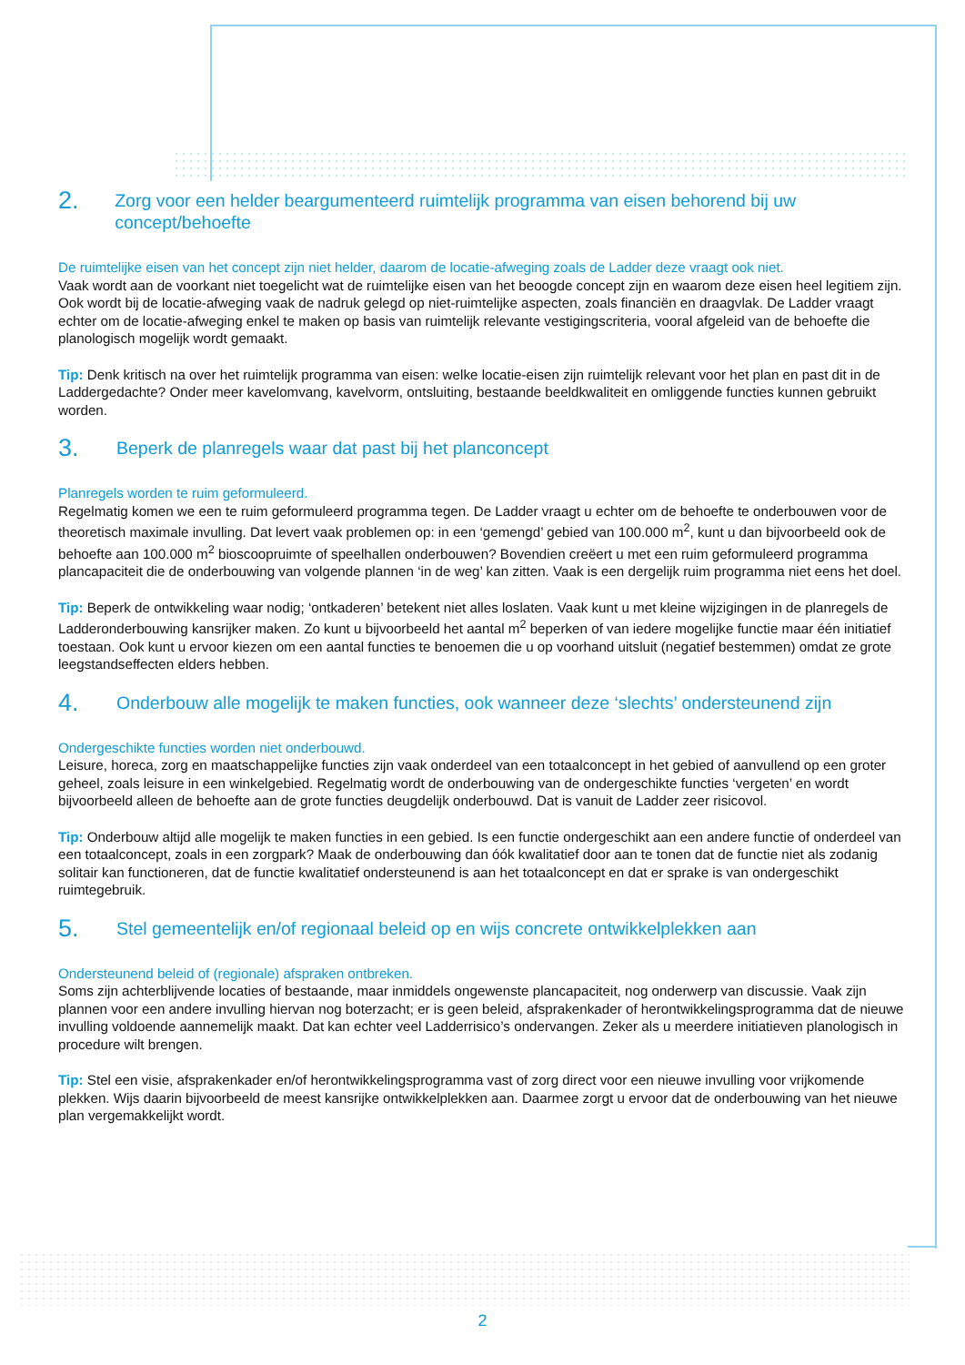2. Zorg voor een helder beargumenteerd ruimtelijk programma van eisen behorend bij uw concept/behoefte
De ruimtelijke eisen van het concept zijn niet helder, daarom de locatie-afweging zoals de Ladder deze vraagt ook niet.
Vaak wordt aan de voorkant niet toegelicht wat de ruimtelijke eisen van het beoogde concept zijn en waarom deze eisen heel legitiem zijn. Ook wordt bij de locatie-afweging vaak de nadruk gelegd op niet-ruimtelijke aspecten, zoals financiën en draagvlak. De Ladder vraagt echter om de locatie-afweging enkel te maken op basis van ruimtelijk relevante vestigingscriteria, vooral afgeleid van de behoefte die planologisch mogelijk wordt gemaakt.
Tip: Denk kritisch na over het ruimtelijk programma van eisen: welke locatie-eisen zijn ruimtelijk relevant voor het plan en past dit in de Laddergedachte? Onder meer kavelomvang, kavelvorm, ontsluiting, bestaande beeldkwaliteit en omliggende functies kunnen gebruikt worden.
3. Beperk de planregels waar dat past bij het planconcept
Planregels worden te ruim geformuleerd.
Regelmatig komen we een te ruim geformuleerd programma tegen. De Ladder vraagt u echter om de behoefte te onderbouwen voor de theoretisch maximale invulling. Dat levert vaak problemen op: in een ‘gemengd’ gebied van 100.000 m<sup>2</sup>, kunt u dan bijvoorbeeld ook de behoefte aan 100.000 m<sup>2</sup> bioscoopruimte of speelhallen onderbouwen? Bovendien creëert u met een ruim geformuleerd programma plancapaciteit die de onderbouwing van volgende plannen ‘in de weg’ kan zitten. Vaak is een dergelijk ruim programma niet eens het doel.
Tip: Beperk de ontwikkeling waar nodig; ‘ontkaderen’ betekent niet alles loslaten. Vaak kunt u met kleine wijzigingen in de planregels de Ladderonderbouwing kansrijker maken. Zo kunt u bijvoorbeeld het aantal m<sup>2</sup> beperken of van iedere mogelijke functie maar één initiatief toestaan. Ook kunt u ervoor kiezen om een aantal functies te benoemen die u op voorhand uitsluit (negatief bestemmen) omdat ze grote leegstandseffecten elders hebben.
4. Onderbouw alle mogelijk te maken functies, ook wanneer deze ‘slechts’ ondersteunend zijn
Ondergeschikte functies worden niet onderbouwd.
Leisure, horeca, zorg en maatschappelijke functies zijn vaak onderdeel van een totaalconcept in het gebied of aanvullend op een groter geheel, zoals leisure in een winkelgebied. Regelmatig wordt de onderbouwing van de ondergeschikte functies ‘vergeten’ en wordt bijvoorbeeld alleen de behoefte aan de grote functies deugdelijk onderbouwd. Dat is vanuit de Ladder zeer risicovol.
Tip: Onderbouw altijd alle mogelijk te maken functies in een gebied. Is een functie ondergeschikt aan een andere functie of onderdeel van een totaalconcept, zoals in een zorgpark? Maak de onderbouwing dan óók kwalitatief door aan te tonen dat de functie niet als zodanig solitair kan functioneren, dat de functie kwalitatief ondersteunend is aan het totaalconcept en dat er sprake is van ondergeschikt ruimtegebruik.
5. Stel gemeentelijk en/of regionaal beleid op en wijs concrete ontwikkelplekken aan
Ondersteunend beleid of (regionale) afspraken ontbreken.
Soms zijn achterblijvende locaties of bestaande, maar inmiddels ongewenste plancapaciteit, nog onderwerp van discussie. Vaak zijn plannen voor een andere invulling hiervan nog boterzacht; er is geen beleid, afsprakenkader of herontwikkelingsprogramma dat de nieuwe invulling voldoende aannemelijk maakt. Dat kan echter veel Ladderrisico’s ondervangen. Zeker als u meerdere initiatieven planologisch in procedure wilt brengen.
Tip: Stel een visie, afsprakenkader en/of herontwikkelingsprogramma vast of zorg direct voor een nieuwe invulling voor vrijkomende plekken. Wijs daarin bijvoorbeeld de meest kansrijke ontwikkelplekken aan. Daarmee zorgt u ervoor dat de onderbouwing van het nieuwe plan vergemakkelijkt wordt.
2